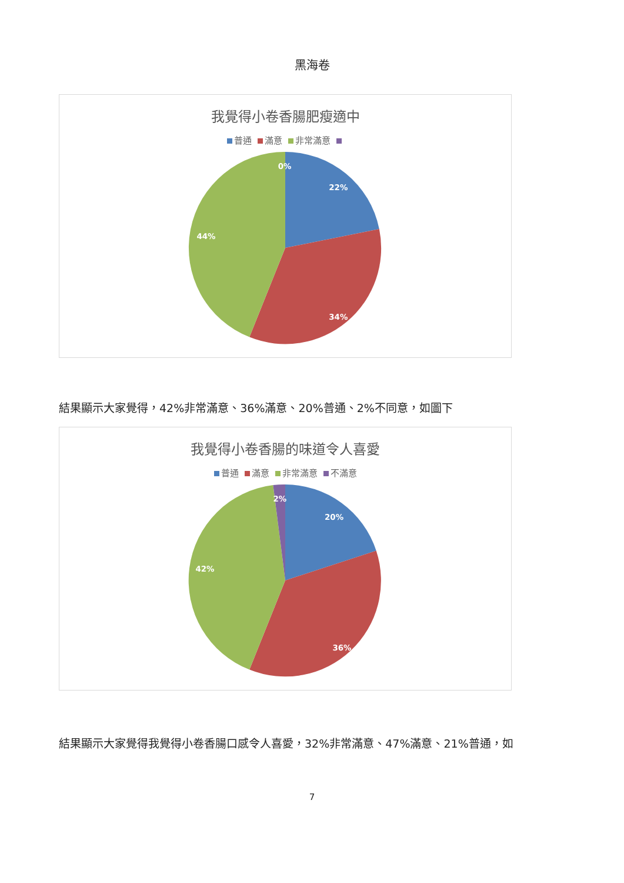黑海卷
我覺得小卷香腸肥瘦適中
普通 滿意 非常滿意
0%
22%
34%
44%
結果顯示大家覺得，42%非常滿意、36%滿意、20%普通、2%不同意，如圖下
我覺得小卷香腸的味道令人喜愛
普通 滿意 非常滿意 不滿意
2%
20%
36%
42%
結果顯示大家覺得我覺得小卷香腸口感令人喜愛，32%非常滿意、47%滿意、21%普通，如
7